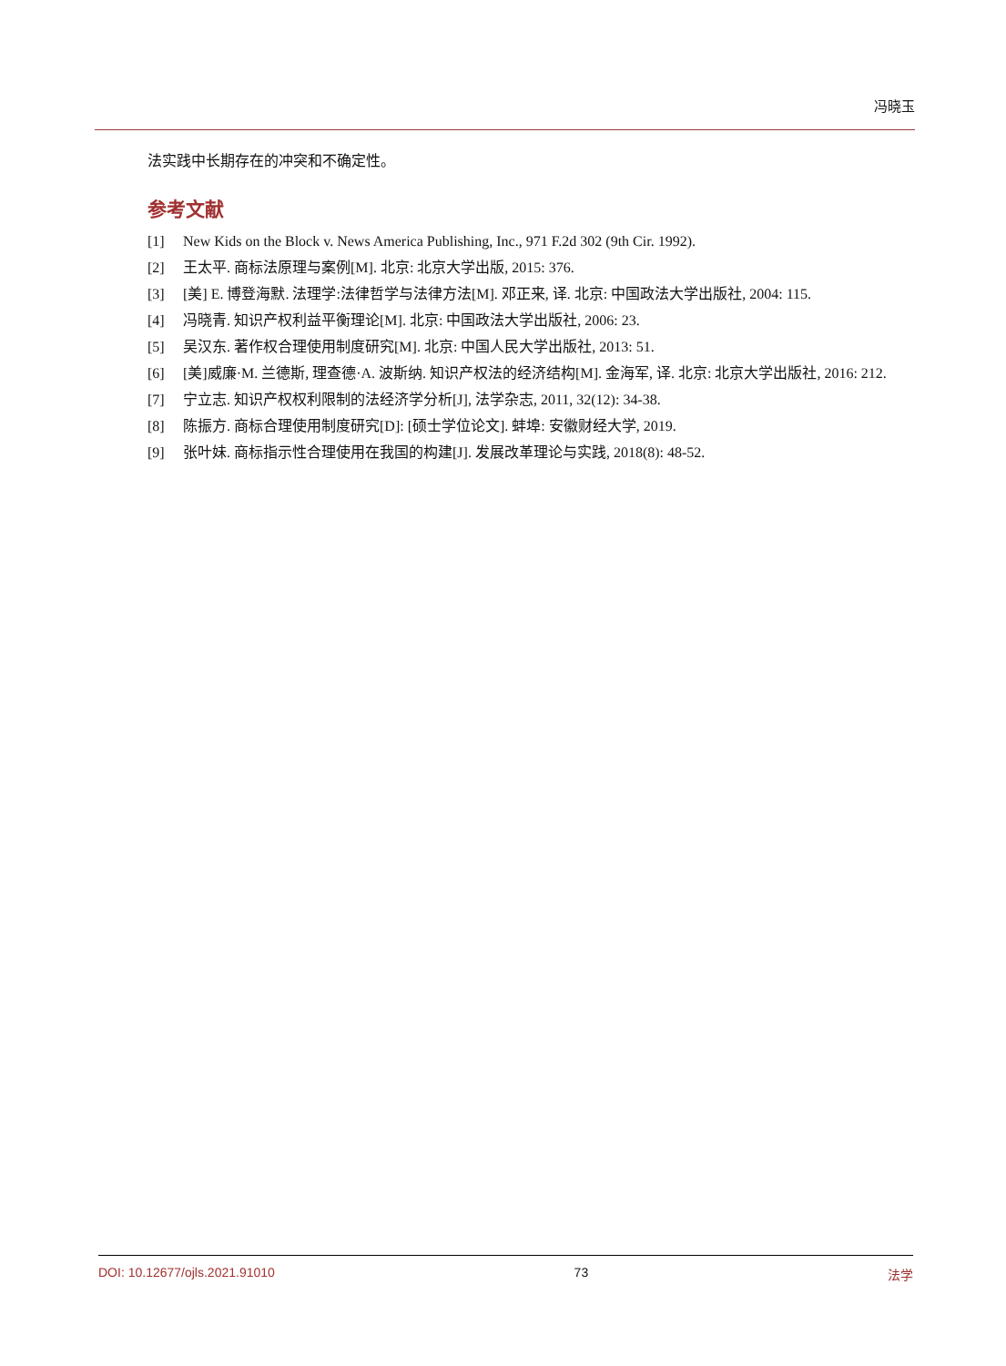冯晓玉
法实践中长期存在的冲突和不确定性。
参考文献
[1] New Kids on the Block v. News America Publishing, Inc., 971 F.2d 302 (9th Cir. 1992).
[2] 王太平. 商标法原理与案例[M]. 北京: 北京大学出版, 2015: 376.
[3] [美] E. 博登海默. 法理学:法律哲学与法律方法[M]. 邓正来, 译. 北京: 中国政法大学出版社, 2004: 115.
[4] 冯晓青. 知识产权利益平衡理论[M]. 北京: 中国政法大学出版社, 2006: 23.
[5] 吴汉东. 著作权合理使用制度研究[M]. 北京: 中国人民大学出版社, 2013: 51.
[6] [美]威廉·M. 兰德斯, 理查德·A. 波斯纳. 知识产权法的经济结构[M]. 金海军, 译. 北京: 北京大学出版社, 2016: 212.
[7] 宁立志. 知识产权权利限制的法经济学分析[J], 法学杂志, 2011, 32(12): 34-38.
[8] 陈振方. 商标合理使用制度研究[D]: [硕士学位论文]. 蚌埠: 安徽财经大学, 2019.
[9] 张叶妹. 商标指示性合理使用在我国的构建[J]. 发展改革理论与实践, 2018(8): 48-52.
DOI: 10.12677/ojls.2021.91010 73 法学